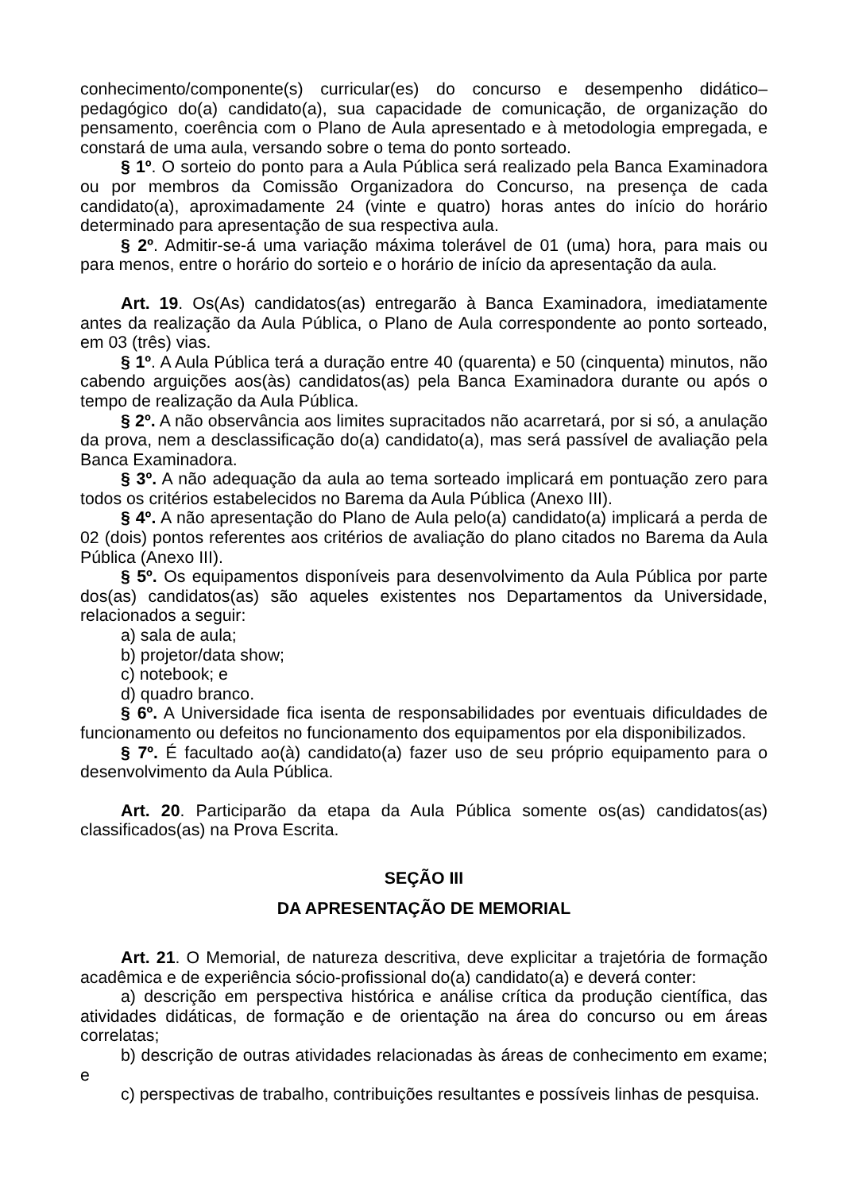conhecimento/componente(s) curricular(es) do concurso e desempenho didático–pedagógico do(a) candidato(a), sua capacidade de comunicação, de organização do pensamento, coerência com o Plano de Aula apresentado e à metodologia empregada, e constará de uma aula, versando sobre o tema do ponto sorteado.
§ 1º. O sorteio do ponto para a Aula Pública será realizado pela Banca Examinadora ou por membros da Comissão Organizadora do Concurso, na presença de cada candidato(a), aproximadamente 24 (vinte e quatro) horas antes do início do horário determinado para apresentação de sua respectiva aula.
§ 2º. Admitir-se-á uma variação máxima tolerável de 01 (uma) hora, para mais ou para menos, entre o horário do sorteio e o horário de início da apresentação da aula.
Art. 19. Os(As) candidatos(as) entregarão à Banca Examinadora, imediatamente antes da realização da Aula Pública, o Plano de Aula correspondente ao ponto sorteado, em 03 (três) vias.
§ 1º. A Aula Pública terá a duração entre 40 (quarenta) e 50 (cinquenta) minutos, não cabendo arguições aos(às) candidatos(as) pela Banca Examinadora durante ou após o tempo de realização da Aula Pública.
§ 2º. A não observância aos limites supracitados não acarretará, por si só, a anulação da prova, nem a desclassificação do(a) candidato(a), mas será passível de avaliação pela Banca Examinadora.
§ 3º. A não adequação da aula ao tema sorteado implicará em pontuação zero para todos os critérios estabelecidos no Barema da Aula Pública (Anexo III).
§ 4º. A não apresentação do Plano de Aula pelo(a) candidato(a) implicará a perda de 02 (dois) pontos referentes aos critérios de avaliação do plano citados no Barema da Aula Pública (Anexo III).
§ 5º. Os equipamentos disponíveis para desenvolvimento da Aula Pública por parte dos(as) candidatos(as) são aqueles existentes nos Departamentos da Universidade, relacionados a seguir:
a) sala de aula;
b) projetor/data show;
c) notebook; e
d) quadro branco.
§ 6º. A Universidade fica isenta de responsabilidades por eventuais dificuldades de funcionamento ou defeitos no funcionamento dos equipamentos por ela disponibilizados.
§ 7º. É facultado ao(à) candidato(a) fazer uso de seu próprio equipamento para o desenvolvimento da Aula Pública.
Art. 20. Participarão da etapa da Aula Pública somente os(as) candidatos(as) classificados(as) na Prova Escrita.
SEÇÃO III
DA APRESENTAÇÃO DE MEMORIAL
Art. 21. O Memorial, de natureza descritiva, deve explicitar a trajetória de formação acadêmica e de experiência sócio-profissional do(a) candidato(a) e deverá conter:
a) descrição em perspectiva histórica e análise crítica da produção científica, das atividades didáticas, de formação e de orientação na área do concurso ou em áreas correlatas;
b) descrição de outras atividades relacionadas às áreas de conhecimento em exame; e
c) perspectivas de trabalho, contribuições resultantes e possíveis linhas de pesquisa.